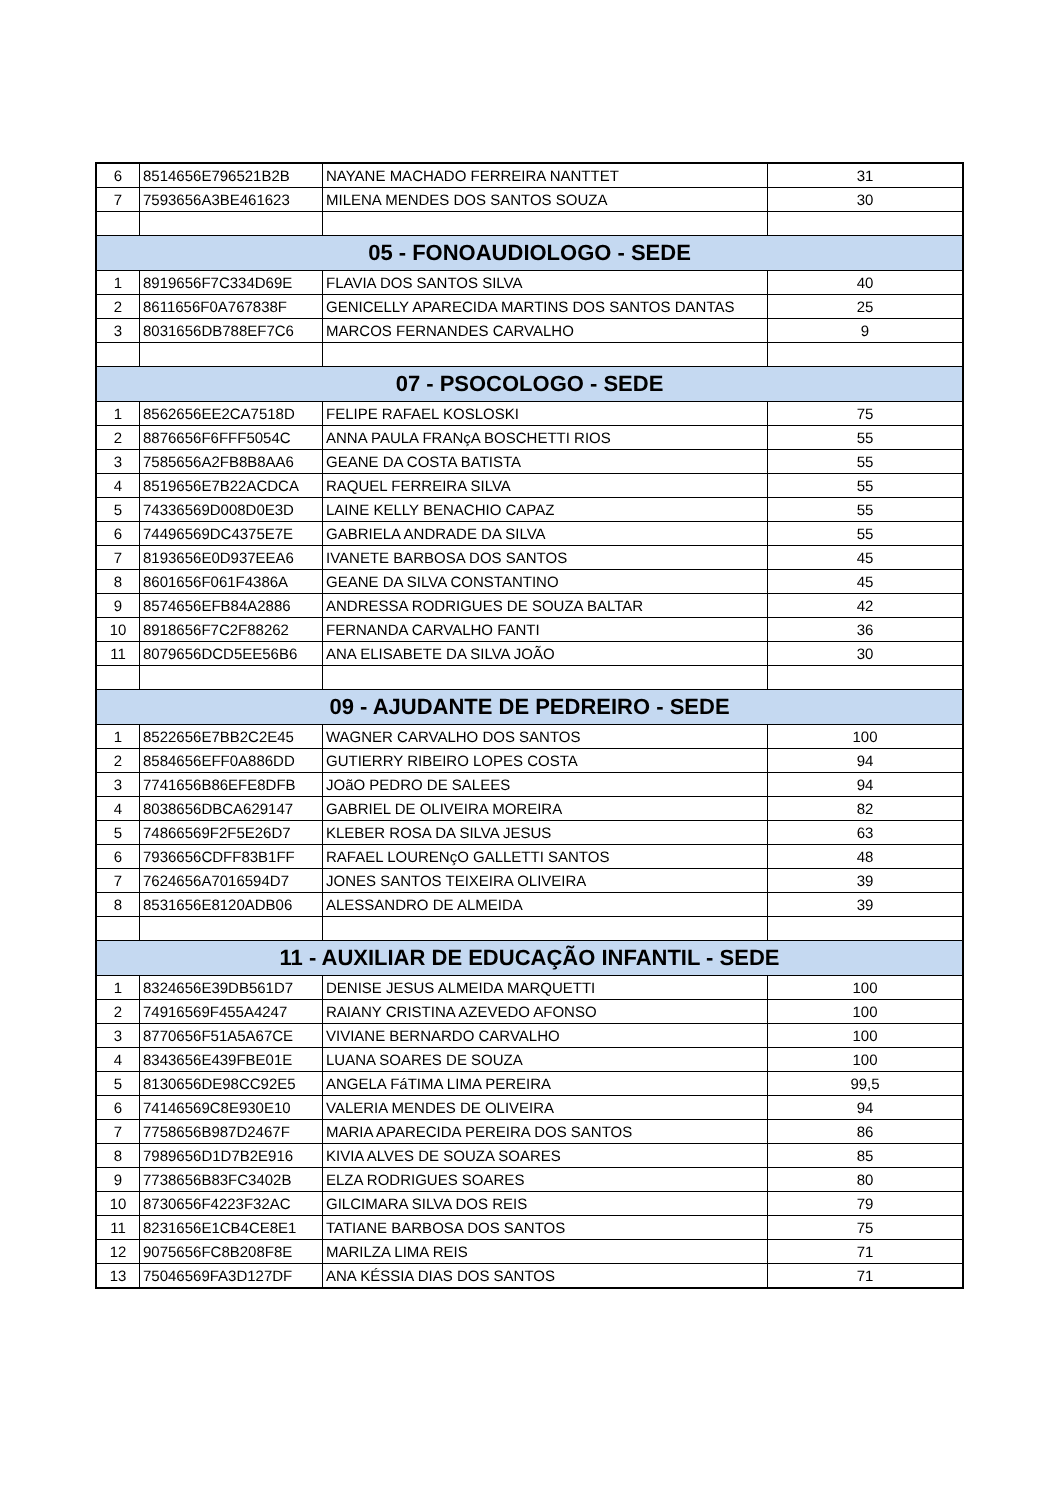| 6 | 8514656E796521B2B | NAYANE MACHADO FERREIRA NANTTET | 31 |
| 7 | 7593656A3BE461623 | MILENA MENDES DOS SANTOS SOUZA | 30 |
| 05 - FONOAUDIOLOGO - SEDE | | | |
| 1 | 8919656F7C334D69E | FLAVIA DOS SANTOS SILVA | 40 |
| 2 | 8611656F0A767838F | GENICELLY APARECIDA MARTINS DOS SANTOS DANTAS | 25 |
| 3 | 8031656DB788EF7C6 | MARCOS FERNANDES CARVALHO | 9 |
| 07 - PSOCOLOGO - SEDE | | | |
| 1 | 8562656EE2CA7518D | FELIPE RAFAEL KOSLOSKI | 75 |
| 2 | 8876656F6FFF5054C | ANNA PAULA FRANçA BOSCHETTI RIOS | 55 |
| 3 | 7585656A2FB8B8AA6 | GEANE DA COSTA BATISTA | 55 |
| 4 | 8519656E7B22ACDCA | RAQUEL FERREIRA SILVA | 55 |
| 5 | 74336569D008D0E3D | LAINE KELLY BENACHIO CAPAZ | 55 |
| 6 | 74496569DC4375E7E | GABRIELA ANDRADE DA SILVA | 55 |
| 7 | 8193656E0D937EEA6 | IVANETE BARBOSA DOS SANTOS | 45 |
| 8 | 8601656F061F4386A | GEANE DA SILVA CONSTANTINO | 45 |
| 9 | 8574656EFB84A2886 | ANDRESSA RODRIGUES DE SOUZA BALTAR | 42 |
| 10 | 8918656F7C2F88262 | FERNANDA CARVALHO FANTI | 36 |
| 11 | 8079656DCD5EE56B6 | ANA ELISABETE DA SILVA JOÃO | 30 |
| 09 - AJUDANTE DE PEDREIRO - SEDE | | | |
| 1 | 8522656E7BB2C2E45 | WAGNER CARVALHO DOS SANTOS | 100 |
| 2 | 8584656EFF0A886DD | GUTIERRY RIBEIRO LOPES COSTA | 94 |
| 3 | 7741656B86EFE8DFB | JOãO PEDRO DE SALEES | 94 |
| 4 | 8038656DBCA629147 | GABRIEL DE OLIVEIRA MOREIRA | 82 |
| 5 | 74866569F2F5E26D7 | KLEBER ROSA DA SILVA JESUS | 63 |
| 6 | 7936656CDFF83B1FF | RAFAEL LOURENçO GALLETTI SANTOS | 48 |
| 7 | 7624656A7016594D7 | JONES SANTOS TEIXEIRA OLIVEIRA | 39 |
| 8 | 8531656E8120ADB06 | ALESSANDRO DE ALMEIDA | 39 |
| 11 - AUXILIAR DE EDUCAÇÃO INFANTIL - SEDE | | | |
| 1 | 8324656E39DB561D7 | DENISE JESUS ALMEIDA MARQUETTI | 100 |
| 2 | 74916569F455A4247 | RAIANY CRISTINA AZEVEDO AFONSO | 100 |
| 3 | 8770656F51A5A67CE | VIVIANE BERNARDO CARVALHO | 100 |
| 4 | 8343656E439FBE01E | LUANA SOARES DE SOUZA | 100 |
| 5 | 8130656DE98CC92E5 | ANGELA FáTIMA LIMA PEREIRA | 99,5 |
| 6 | 74146569C8E930E10 | VALERIA MENDES DE OLIVEIRA | 94 |
| 7 | 7758656B987D2467F | MARIA APARECIDA PEREIRA DOS SANTOS | 86 |
| 8 | 7989656D1D7B2E916 | KIVIA ALVES DE SOUZA SOARES | 85 |
| 9 | 7738656B83FC3402B | ELZA RODRIGUES SOARES | 80 |
| 10 | 8730656F4223F32AC | GILCIMARA SILVA DOS REIS | 79 |
| 11 | 8231656E1CB4CE8E1 | TATIANE BARBOSA DOS SANTOS | 75 |
| 12 | 9075656FC8B208F8E | MARILZA LIMA REIS | 71 |
| 13 | 75046569FA3D127DF | ANA KÉSSIA DIAS DOS SANTOS | 71 |